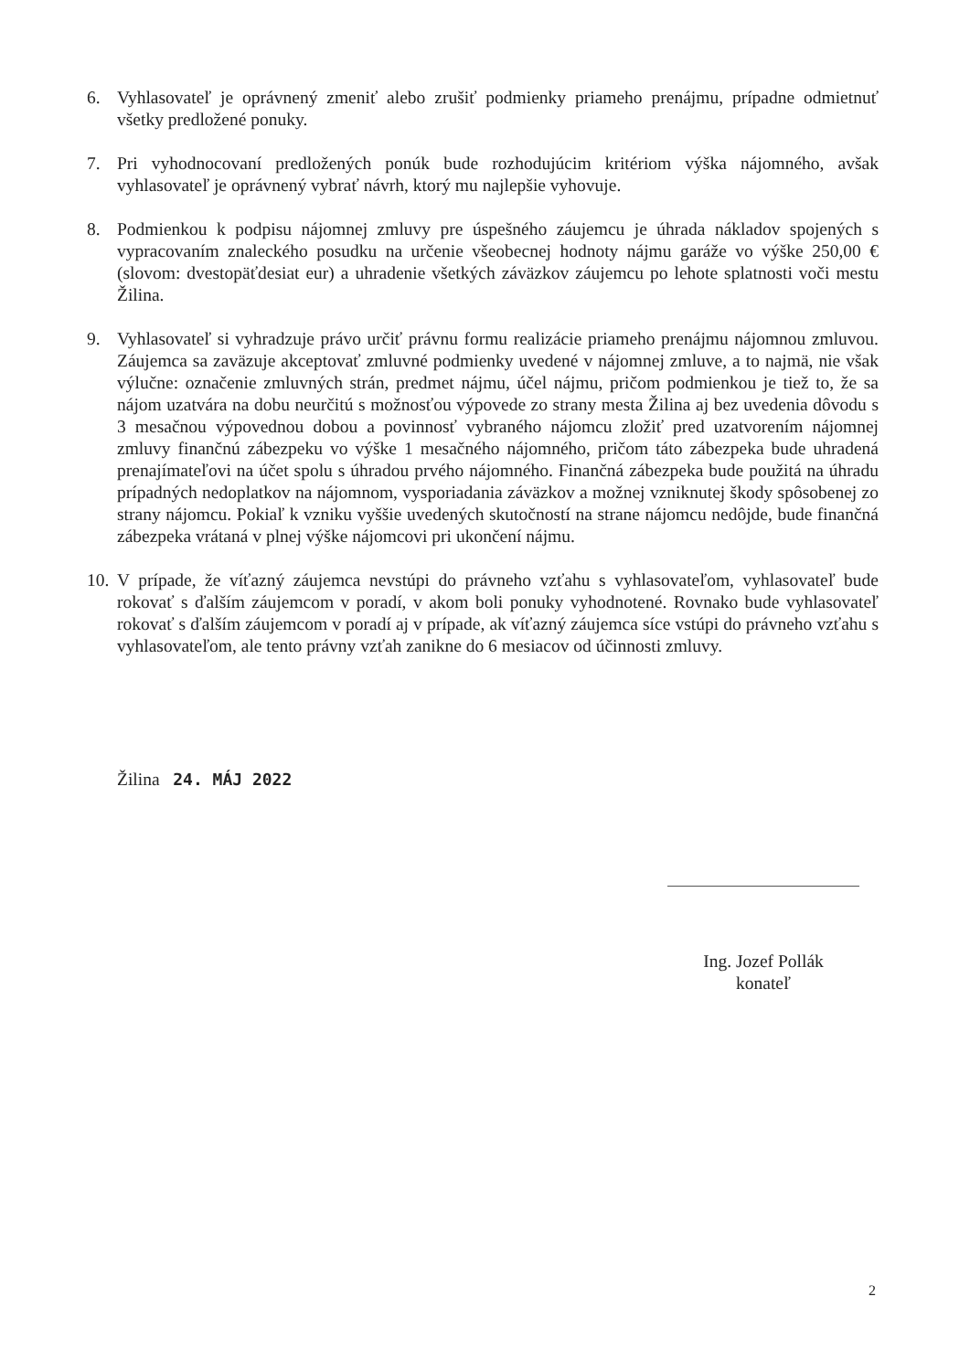6. Vyhlasovateľ je oprávnený zmeniť alebo zrušiť podmienky priameho prenájmu, prípadne odmietnuť všetky predložené ponuky.
7. Pri vyhodnocovaní predložených ponúk bude rozhodujúcim kritériom výška nájomného, avšak vyhlasovateľ je oprávnený vybrať návrh, ktorý mu najlepšie vyhovuje.
8. Podmienkou k podpisu nájomnej zmluvy pre úspešného záujemcu je úhrada nákladov spojených s vypracovaním znaleckého posudku na určenie všeobecnej hodnoty nájmu garáže vo výške 250,00 € (slovom: dvestopäťdesiat eur) a uhradenie všetkých záväzkov záujemcu po lehote splatnosti voči mestu Žilina.
9. Vyhlasovateľ si vyhradzuje právo určiť právnu formu realizácie priameho prenájmu nájomnou zmluvou. Záujemca sa zaväzuje akceptovať zmluvné podmienky uvedené v nájomnej zmluve, a to najmä, nie však výlučne: označenie zmluvných strán, predmet nájmu, účel nájmu, pričom podmienkou je tiež to, že sa nájom uzatvára na dobu neurčitú s možnosťou výpovede zo strany mesta Žilina aj bez uvedenia dôvodu s 3 mesačnou výpovednou dobou a povinnosť vybraného nájomcu zložiť pred uzatvorením nájomnej zmluvy finančnú zábezpeku vo výške 1 mesačného nájomného, pričom táto zábezpeka bude uhradená prenajímateľovi na účet spolu s úhradou prvého nájomného. Finančná zábezpeka bude použitá na úhradu prípadných nedoplatkov na nájomnom, vysporiadania záväzkov a možnej vzniknutej škody spôsobenej zo strany nájomcu. Pokiaľ k vzniku vyššie uvedených skutočností na strane nájomcu nedôjde, bude finančná zábezpeka vrátaná v plnej výške nájomcovi pri ukončení nájmu.
10.
V prípade, že víťazný záujemca nevstúpi do právneho vzťahu s vyhlasovateľom, vyhlasovateľ bude rokovať s ďalším záujemcom v poradí, v akom boli ponuky vyhodnotené. Rovnako bude vyhlasovateľ rokovať s ďalším záujemcom v poradí aj v prípade, ak víťazný záujemca síce vstúpi do právneho vzťahu s vyhlasovateľom, ale tento právny vzťah zanikne do 6 mesiacov od účinnosti zmluvy.
Žilina 24. MÁJ 2022
Ing. Jozef Pollák
konateľ
2